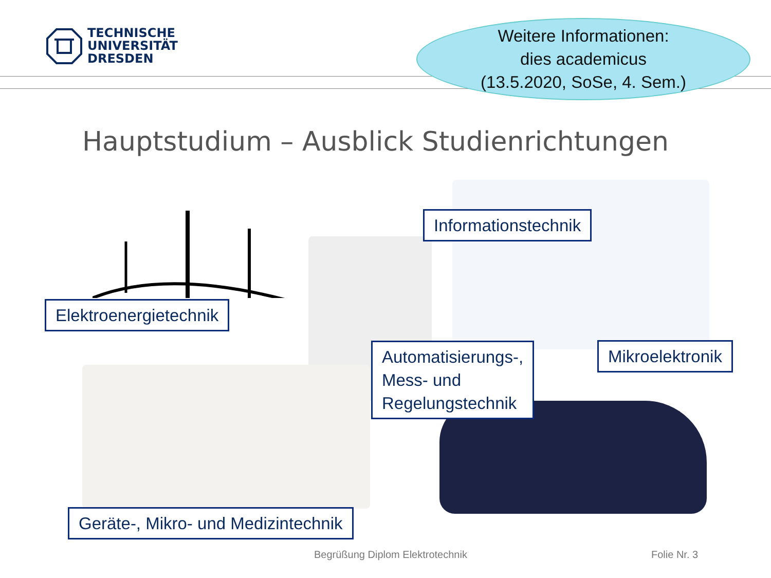TECHNISCHE
UNIVERSITÄT
DRESDEN
Weitere Informationen:
dies academicus
(13.5.2020, SoSe, 4. Sem.)
Hauptstudium – Ausblick Studienrichtungen
Elektroenergietechnik
Informationstechnik
Automatisierungs-,
Mess- und
Regelungstechnik
Mikroelektronik
Geräte-, Mikro- und Medizintechnik
Begrüßung Diplom Elektrotechnik
Folie Nr. 3